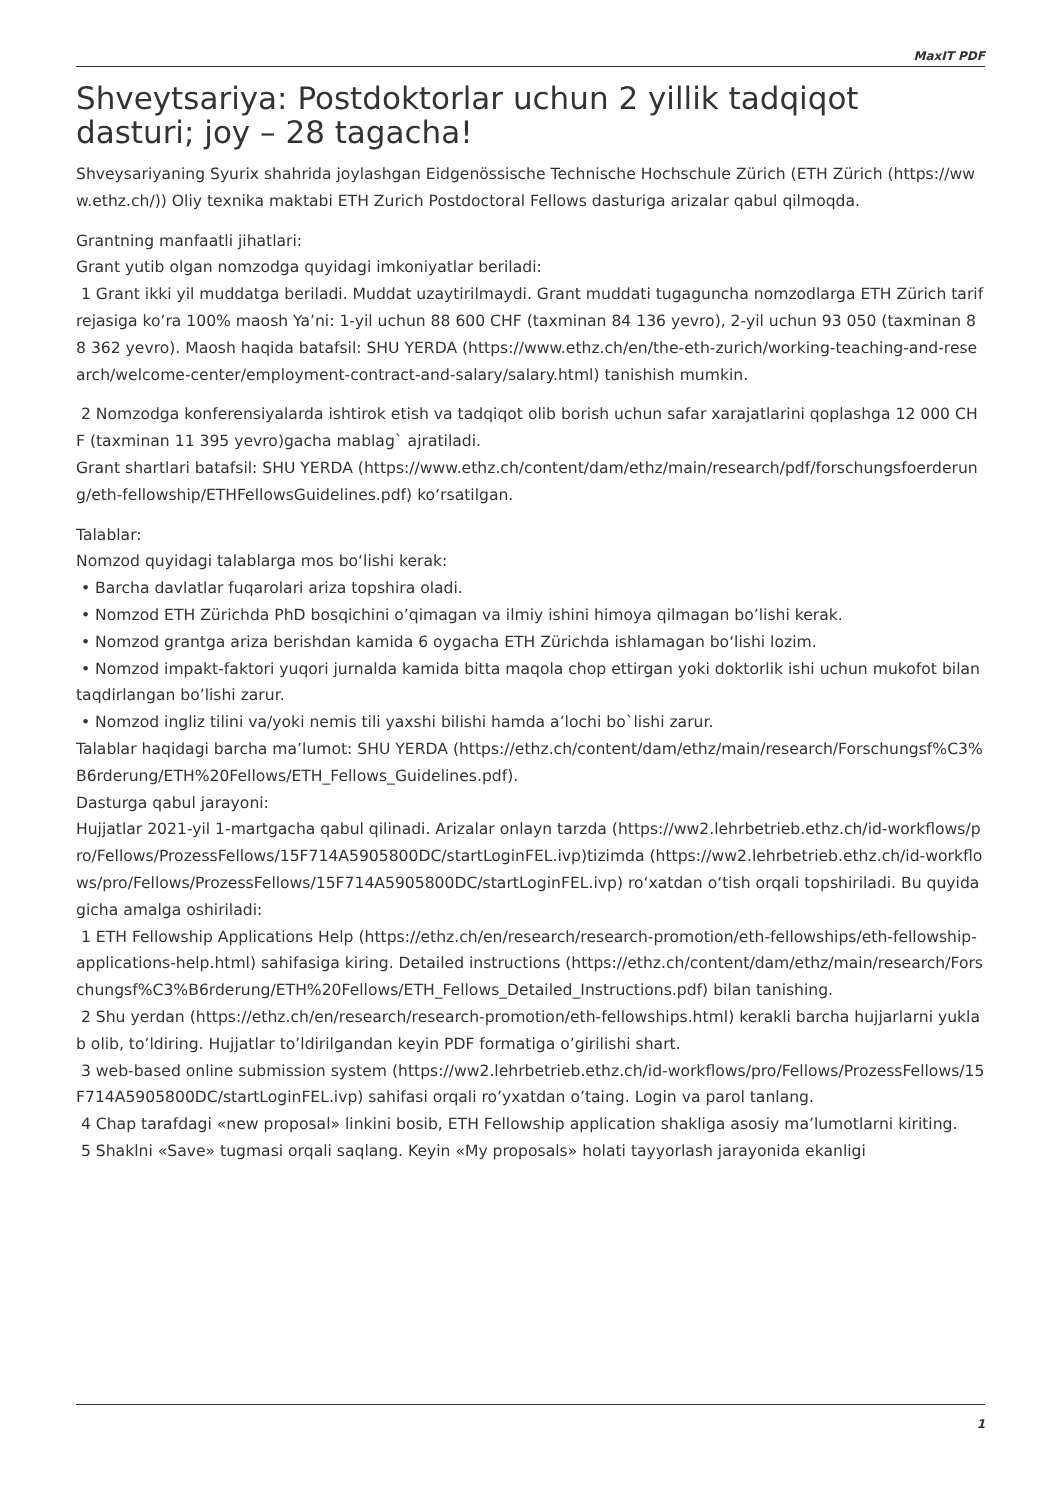MaxIT PDF
Shveytsariya: Postdoktorlar uchun 2 yillik tadqiqot dasturi; joy – 28 tagacha!
Shveysariyaning Syurix shahrida joylashgan Eidgenössische Technische Hochschule Zürich (ETH Zürich (https://www.ethz.ch/)) Oliy texnika maktabi ETH Zurich Postdoctoral Fellows dasturiga arizalar qabul qilmoqda.
Grantning manfaatli jihatlari:
Grant yutib olgan nomzodga quyidagi imkoniyatlar beriladi:
1 Grant ikki yil muddatga beriladi. Muddat uzaytirilmaydi. Grant muddati tugaguncha nomzodlarga ETH Zürich tarif rejasiga ko’ra 100% maosh Ya’ni: 1-yil uchun 88 600 CHF (taxminan 84 136 yevro), 2-yil uchun 93 050 (taxminan 88 362 yevro). Maosh haqida batafsil: SHU YERDA (https://www.ethz.ch/en/the-eth-zurich/working-teaching-and-research/welcome-center/employment-contract-and-salary/salary.html) tanishish mumkin.
2 Nomzodga konferensiyalarda ishtirok etish va tadqiqot olib borish uchun safar xarajatlarini qoplashga 12 000 CHF (taxminan 11 395 yevro)gacha mablag` ajratiladi.
Grant shartlari batafsil: SHU YERDA (https://www.ethz.ch/content/dam/ethz/main/research/pdf/forschungsfoerderung/eth-fellowship/ETHFellowsGuidelines.pdf) ko‘rsatilgan.
Talablar:
Nomzod quyidagi talablarga mos bo‘lishi kerak:
• Barcha davlatlar fuqarolari ariza topshira oladi.
• Nomzod ETH Zürichda PhD bosqichini o’qimagan va ilmiy ishini himoya qilmagan bo’lishi kerak.
• Nomzod grantga ariza berishdan kamida 6 oygacha ETH Zürichda ishlamagan bo‘lishi lozim.
• Nomzod impakt-faktori yuqori jurnalda kamida bitta maqola chop ettirgan yoki doktorlik ishi uchun mukofot bilan taqdirlangan bo’lishi zarur.
• Nomzod ingliz tilini va/yoki nemis tili yaxshi bilishi hamda a’lochi bo`lishi zarur.
Talablar haqidagi barcha ma’lumot: SHU YERDA (https://ethz.ch/content/dam/ethz/main/research/Forschungsf%C3%B6rderung/ETH%20Fellows/ETH_Fellows_Guidelines.pdf).
Dasturga qabul jarayoni:
Hujjatlar 2021-yil 1-martgacha qabul qilinadi. Arizalar onlayn tarzda (https://ww2.lehrbetrieb.ethz.ch/id-workflows/pro/Fellows/ProzessFellows/15F714A5905800DC/startLoginFEL.ivp)tizimda (https://ww2.lehrbetrieb.ethz.ch/id-workflows/pro/Fellows/ProzessFellows/15F714A5905800DC/startLoginFEL.ivp) ro‘xatdan o‘tish orqali topshiriladi. Bu quyidagicha amalga oshiriladi:
1 ETH Fellowship Applications Help (https://ethz.ch/en/research/research-promotion/eth-fellowships/eth-fellowship-applications-help.html) sahifasiga kiring. Detailed instructions (https://ethz.ch/content/dam/ethz/main/research/Forschungsf%C3%B6rderung/ETH%20Fellows/ETH_Fellows_Detailed_Instructions.pdf) bilan tanishing.
2 Shu yerdan (https://ethz.ch/en/research/research-promotion/eth-fellowships.html) kerakli barcha hujjarlarni yuklab olib, to’ldiring. Hujjatlar to’ldirilgandan keyin PDF formatiga o’girilishi shart.
3 web-based online submission system (https://ww2.lehrbetrieb.ethz.ch/id-workflows/pro/Fellows/ProzessFellows/15F714A5905800DC/startLoginFEL.ivp) sahifasi orqali ro’yxatdan o’taing. Login va parol tanlang.
4 Chap tarafdagi «new proposal» linkini bosib, ETH Fellowship application shakliga asosiy ma’lumotlarni kiriting.
5 Shaklni «Save» tugmasi orqali saqlang. Keyin «My proposals» holati tayyorlash jarayonida ekanligi
1